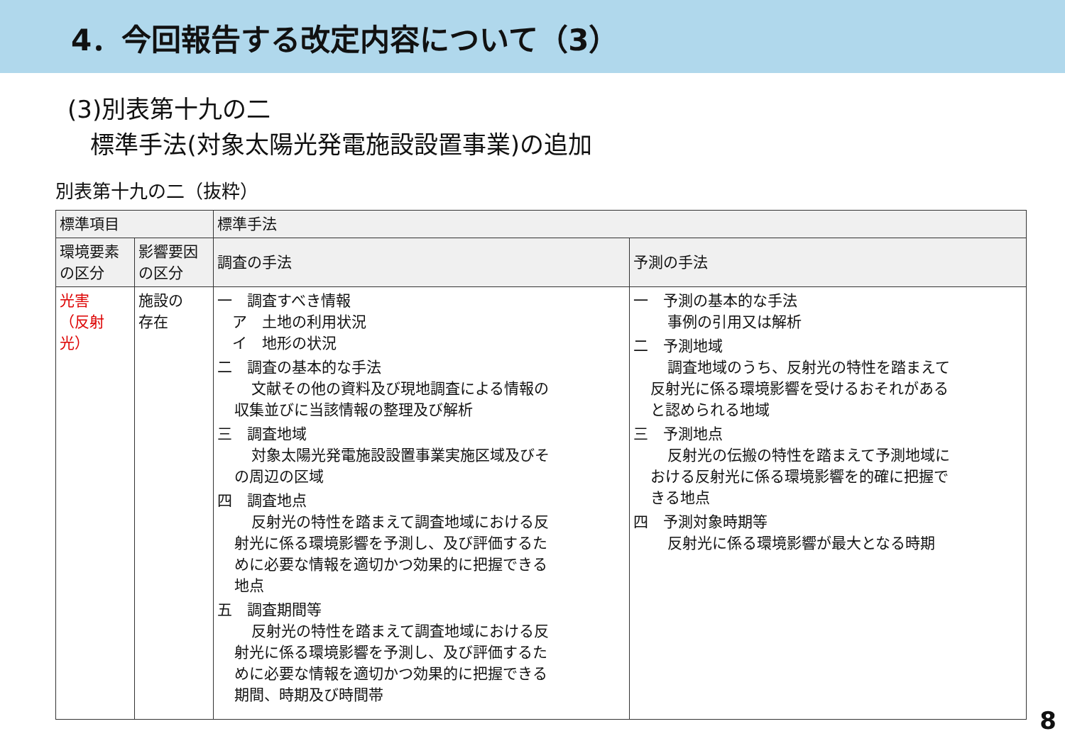4．今回報告する改定内容について（3）
(3)別表第十九の二
標準手法(対象太陽光発電施設設置事業)の追加
別表第十九の二（抜粋）
| 標準項目 | | 標準手法 | |
| --- | --- | --- | --- |
| 環境要素の区分 | 影響要因の区分 | 調査の手法 | 予測の手法 |
| 光害 （反射光） | 施設の 存在 | 一 調査すべき情報 ア 土地の利用状況 イ 地形の状況 二 調査の基本的な手法 文献その他の資料及び現地調査による情報の 収集並びに当該情報の整理及び解析 三 調査地域 対象太陽光発電施設設置事業実施区域及びそ の周辺の区域 四 調査地点 反射光の特性を踏まえて調査地域における反 射光に係る環境影響を予測し、及び評価するた めに必要な情報を適切かつ効果的に把握できる 地点 五 調査期間等 反射光の特性を踏まえて調査地域における反 射光に係る環境影響を予測し、及び評価するた めに必要な情報を適切かつ効果的に把握できる 期間、時期及び時間帯 | 一 予測の基本的な手法 事例の引用又は解析 二 予測地域 調査地域のうち、反射光の特性を踏まえて 反射光に係る環境影響を受けるおそれがある と認められる地域 三 予測地点 反射光の伝搬の特性を踏まえて予測地域に おける反射光に係る環境影響を的確に把握で きる地点 四 予測対象時期等 反射光に係る環境影響が最大となる時期 |
8